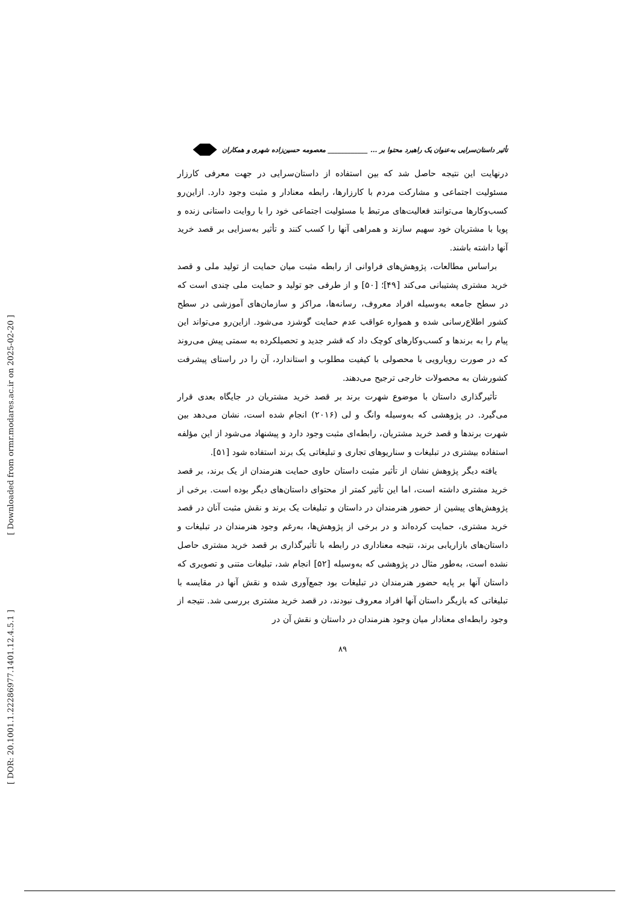[ DOR: 20.1001.1.22286977.1401.12.4.5.1 ] [ Downloaded from ormr.modares.ac.ir on 2025-02-20 ]
تأثیر داستان‌سرایی به‌عنوان یک راهبرد محتوا بر ... ____________ معصومه حسین‌زاده شهری و همکاران
درنهایت این نتیجه حاصل شد که بین استفاده از داستان‌سرایی در جهت معرفی کارزار مسئولیت اجتماعی و مشارکت مردم با کارزارها، رابطه معنادار و مثبت وجود دارد. ازاین‌رو کسب‌وکارها می‌توانند فعالیت‌های مرتبط با مسئولیت اجتماعی خود را با روایت داستانی زنده و پویا با مشتریان خود سهیم سازند و همراهی آنها را کسب کنند و تأثیر به‌سزایی بر قصد خرید آنها داشته باشند.
براساس مطالعات، پژوهش‌های فراوانی از رابطه مثبت میان حمایت از تولید ملی و قصد خرید مشتری پشتیبانی می‌کند [۴۹]؛ [۵۰] و از طرفی جو تولید و حمایت ملی چندی است که در سطح جامعه به‌وسیله افراد معروف، رسانه‌ها، مراکز و سازمان‌های آموزشی در سطح کشور اطلاع‌رسانی شده و همواره عواقب عدم حمایت گوشزد می‌شود. ازاین‌رو می‌تواند این پیام را به برندها و کسب‌وکارهای کوچک داد که قشر جدید و تحصیلکرده به سمتی پیش می‌روند که در صورت رویارویی با محصولی با کیفیت مطلوب و استاندارد، آن را در راستای پیشرفت کشورشان به محصولات خارجی ترجیح می‌دهند.
تأثیرگذاری داستان با موضوع شهرت برند بر قصد خرید مشتریان در جایگاه بعدی قرار می‌گیرد. در پژوهشی که به‌وسیله وانگ و لی (۲۰۱۶) انجام شده است، نشان می‌دهد بین شهرت برندها و قصد خرید مشتریان، رابطه‌ای مثبت وجود دارد و پیشنهاد می‌شود از این مؤلفه استفاده بیشتری در تبلیغات و سناریوهای تجاری و تبلیغاتی یک برند استفاده شود [۵۱].
یافته دیگر پژوهش نشان از تأثیر مثبت داستان حاوی حمایت هنرمندان از یک برند، بر قصد خرید مشتری داشته است، اما این تأثیر کمتر از محتوای داستان‌های دیگر بوده است. برخی از پژوهش‌های پیشین از حضور هنرمندان در داستان و تبلیغات یک برند و نقش مثبت آنان در قصد خرید مشتری، حمایت کرده‌اند و در برخی از پژوهش‌ها، به‌رغم وجود هنرمندان در تبلیغات و داستان‌های بازاریابی برند، نتیجه معناداری در رابطه با تأثیرگذاری بر قصد خرید مشتری حاصل نشده است، به‌طور مثال در پژوهشی که به‌وسیله [۵۲] انجام شد، تبلیغات متنی و تصویری که داستان آنها بر پایه حضور هنرمندان در تبلیغات بود جمع‌آوری شده و نقش آنها در مقایسه با تبلیغاتی که بازیگر داستان آنها افراد معروف نبودند، در قصد خرید مشتری بررسی شد. نتیجه از وجود رابطه‌ای معنادار میان وجود هنرمندان در داستان و نقش آن در
۸۹